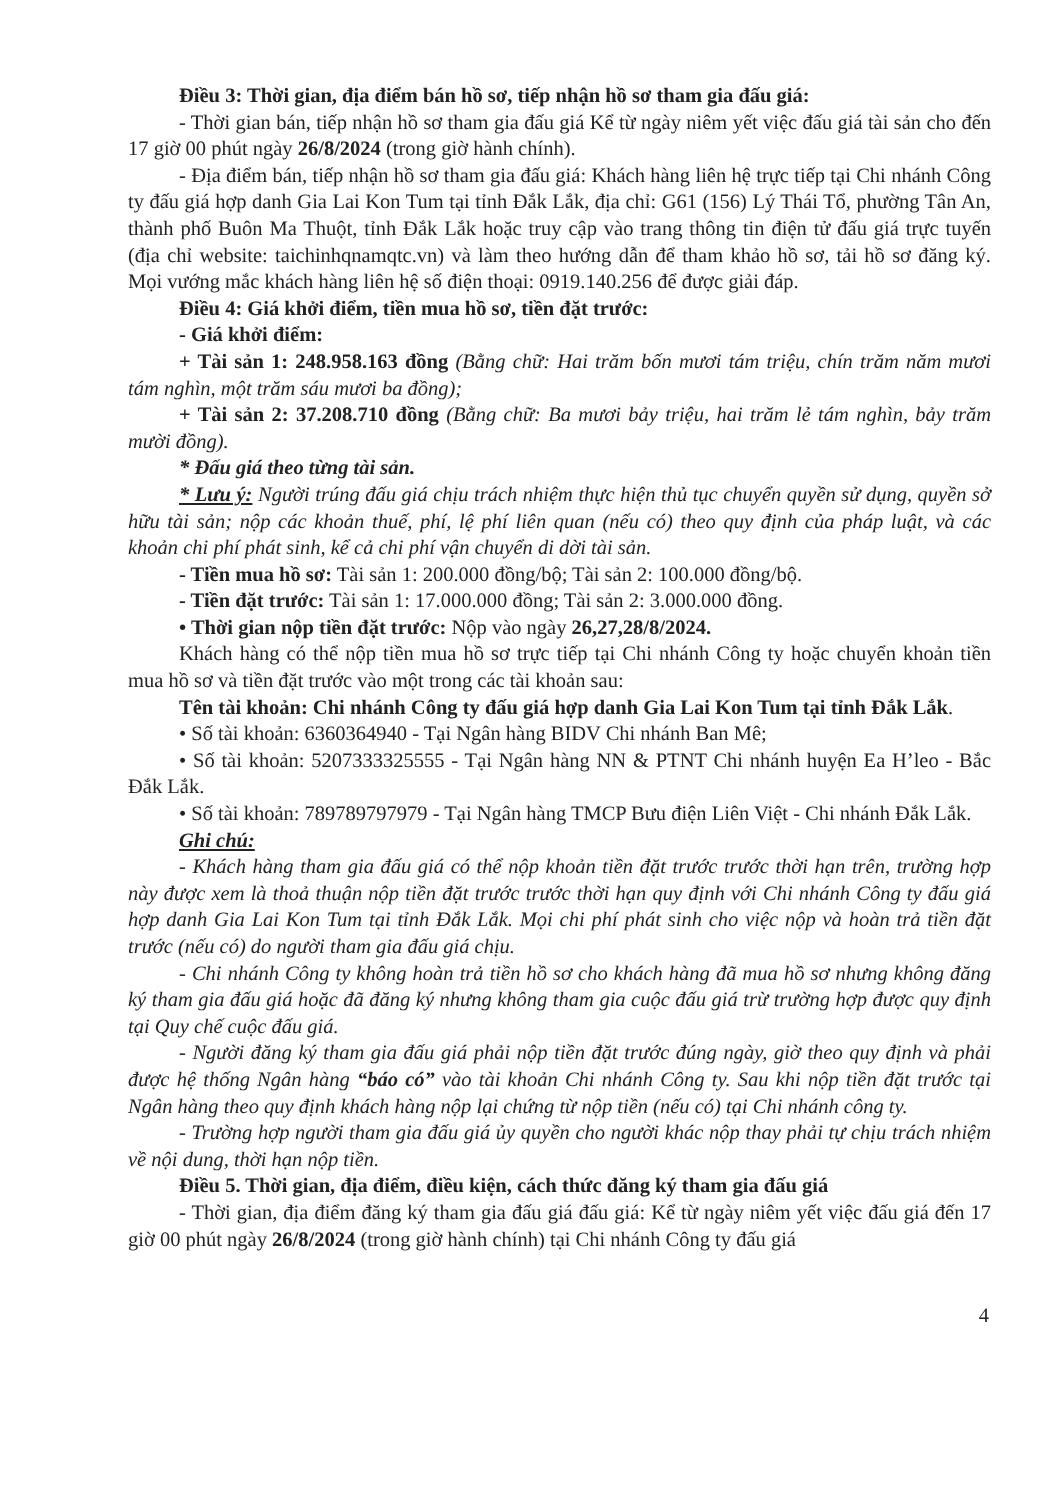Điều 3: Thời gian, địa điểm bán hồ sơ, tiếp nhận hồ sơ tham gia đấu giá:
- Thời gian bán, tiếp nhận hồ sơ tham gia đấu giá Kể từ ngày niêm yết việc đấu giá tài sản cho đến 17 giờ 00 phút ngày 26/8/2024 (trong giờ hành chính).
- Địa điểm bán, tiếp nhận hồ sơ tham gia đấu giá: Khách hàng liên hệ trực tiếp tại Chi nhánh Công ty đấu giá hợp danh Gia Lai Kon Tum tại tỉnh Đắk Lắk, địa chỉ: G61 (156) Lý Thái Tổ, phường Tân An, thành phố Buôn Ma Thuột, tỉnh Đắk Lắk hoặc truy cập vào trang thông tin điện tử đấu giá trực tuyến (địa chỉ website: taichinhqnamqtc.vn) và làm theo hướng dẫn để tham khảo hồ sơ, tải hồ sơ đăng ký. Mọi vướng mắc khách hàng liên hệ số điện thoại: 0919.140.256 để được giải đáp.
Điều 4: Giá khởi điểm, tiền mua hồ sơ, tiền đặt trước:
- Giá khởi điểm:
+ Tài sản 1: 248.958.163 đồng (Bằng chữ: Hai trăm bốn mươi tám triệu, chín trăm năm mươi tám nghìn, một trăm sáu mươi ba đồng);
+ Tài sản 2: 37.208.710 đồng (Bằng chữ: Ba mươi bảy triệu, hai trăm lẻ tám nghìn, bảy trăm mười đồng).
* Đấu giá theo từng tài sản.
* Lưu ý: Người trúng đấu giá chịu trách nhiệm thực hiện thủ tục chuyển quyền sử dụng, quyền sở hữu tài sản; nộp các khoản thuế, phí, lệ phí liên quan (nếu có) theo quy định của pháp luật, và các khoản chi phí phát sinh, kể cả chi phí vận chuyển di dời tài sản.
- Tiền mua hồ sơ: Tài sản 1: 200.000 đồng/bộ; Tài sản 2: 100.000 đồng/bộ.
- Tiền đặt trước: Tài sản 1: 17.000.000 đồng; Tài sản 2: 3.000.000 đồng.
• Thời gian nộp tiền đặt trước: Nộp vào ngày 26,27,28/8/2024.
Khách hàng có thể nộp tiền mua hồ sơ trực tiếp tại Chi nhánh Công ty hoặc chuyển khoản tiền mua hồ sơ và tiền đặt trước vào một trong các tài khoản sau:
Tên tài khoản: Chi nhánh Công ty đấu giá hợp danh Gia Lai Kon Tum tại tỉnh Đắk Lắk.
• Số tài khoản: 6360364940 - Tại Ngân hàng BIDV Chi nhánh Ban Mê;
• Số tài khoản: 5207333325555 - Tại Ngân hàng NN & PTNT Chi nhánh huyện Ea H’leo - Bắc Đắk Lắk.
• Số tài khoản: 789789797979 - Tại Ngân hàng TMCP Bưu điện Liên Việt - Chi nhánh Đắk Lắk.
Ghi chú:
- Khách hàng tham gia đấu giá có thể nộp khoản tiền đặt trước trước thời hạn trên, trường hợp này được xem là thoả thuận nộp tiền đặt trước trước thời hạn quy định với Chi nhánh Công ty đấu giá hợp danh Gia Lai Kon Tum tại tỉnh Đắk Lắk. Mọi chi phí phát sinh cho việc nộp và hoàn trả tiền đặt trước (nếu có) do người tham gia đấu giá chịu.
- Chi nhánh Công ty không hoàn trả tiền hồ sơ cho khách hàng đã mua hồ sơ nhưng không đăng ký tham gia đấu giá hoặc đã đăng ký nhưng không tham gia cuộc đấu giá trừ trường hợp được quy định tại Quy chế cuộc đấu giá.
- Người đăng ký tham gia đấu giá phải nộp tiền đặt trước đúng ngày, giờ theo quy định và phải được hệ thống Ngân hàng “báo có” vào tài khoản Chi nhánh Công ty. Sau khi nộp tiền đặt trước tại Ngân hàng theo quy định khách hàng nộp lại chứng từ nộp tiền (nếu có) tại Chi nhánh công ty.
- Trường hợp người tham gia đấu giá ủy quyền cho người khác nộp thay phải tự chịu trách nhiệm về nội dung, thời hạn nộp tiền.
Điều 5. Thời gian, địa điểm, điều kiện, cách thức đăng ký tham gia đấu giá
- Thời gian, địa điểm đăng ký tham gia đấu giá đấu giá: Kể từ ngày niêm yết việc đấu giá đến 17 giờ 00 phút ngày 26/8/2024 (trong giờ hành chính) tại Chi nhánh Công ty đấu giá
4